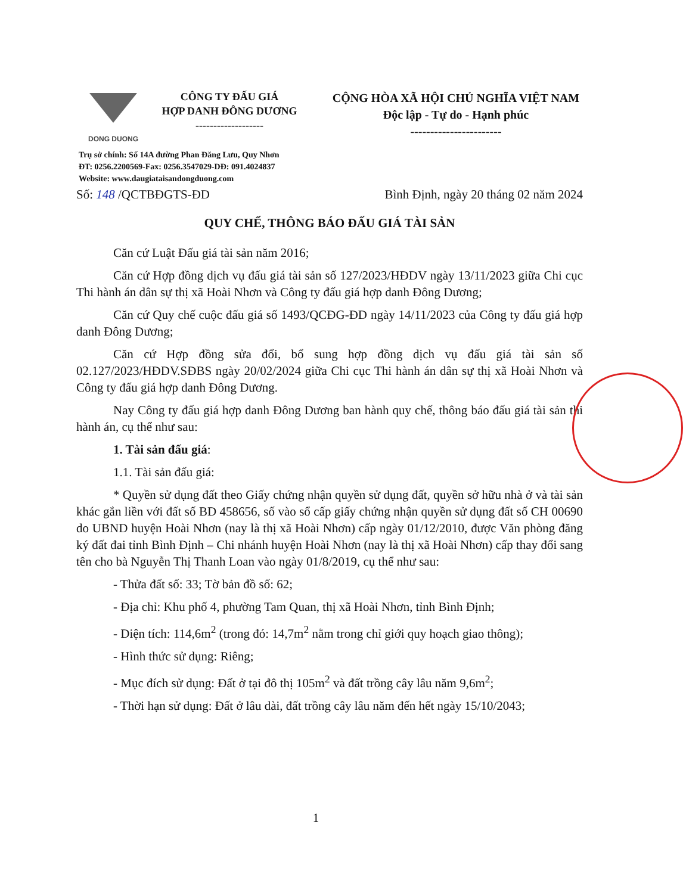DONG DUONG
CÔNG TY ĐẤU GIÁ
HỢP DANH ĐÔNG DƯƠNG
-------------------
CỘNG HÒA XÃ HỘI CHỦ NGHĨA VIỆT NAM
Độc lập - Tự do - Hạnh phúc
-----------------------
Trụ sở chính: Số 14A đường Phan Đăng Lưu, Quy Nhơn
ĐT: 0256.2200569-Fax: 0256.3547029-DĐ: 091.4024837
Website: www.daugiataisandongduong.com
Số: 148 /QCTBĐGTS-ĐD Bình Định, ngày 20 tháng 02 năm 2024
QUY CHẾ, THÔNG BÁO ĐẤU GIÁ TÀI SẢN
Căn cứ Luật Đấu giá tài sản năm 2016;
Căn cứ Hợp đồng dịch vụ đấu giá tài sản số 127/2023/HĐDV ngày 13/11/2023 giữa Chi cục Thi hành án dân sự thị xã Hoài Nhơn và Công ty đấu giá hợp danh Đông Dương;
Căn cứ Quy chế cuộc đấu giá số 1493/QCĐG-ĐD ngày 14/11/2023 của Công ty đấu giá hợp danh Đông Dương;
Căn cứ Hợp đồng sửa đổi, bổ sung hợp đồng dịch vụ đấu giá tài sản số 02.127/2023/HĐDV.SĐBS ngày 20/02/2024 giữa Chi cục Thi hành án dân sự thị xã Hoài Nhơn và Công ty đấu giá hợp danh Đông Dương.
Nay Công ty đấu giá hợp danh Đông Dương ban hành quy chế, thông báo đấu giá tài sản thi hành án, cụ thể như sau:
1. Tài sản đấu giá:
1.1. Tài sản đấu giá:
* Quyền sử dụng đất theo Giấy chứng nhận quyền sử dụng đất, quyền sở hữu nhà ở và tài sản khác gắn liền với đất số BD 458656, số vào sổ cấp giấy chứng nhận quyền sử dụng đất số CH 00690 do UBND huyện Hoài Nhơn (nay là thị xã Hoài Nhơn) cấp ngày 01/12/2010, được Văn phòng đăng ký đất đai tỉnh Bình Định – Chi nhánh huyện Hoài Nhơn (nay là thị xã Hoài Nhơn) cấp thay đổi sang tên cho bà Nguyễn Thị Thanh Loan vào ngày 01/8/2019, cụ thể như sau:
- Thửa đất số: 33; Tờ bản đồ số: 62;
- Địa chỉ: Khu phố 4, phường Tam Quan, thị xã Hoài Nhơn, tỉnh Bình Định;
- Diện tích: 114,6m<sup>2</sup> (trong đó: 14,7m<sup>2</sup> nằm trong chỉ giới quy hoạch giao thông);
- Hình thức sử dụng: Riêng;
- Mục đích sử dụng: Đất ở tại đô thị 105m<sup>2</sup> và đất trồng cây lâu năm 9,6m<sup>2</sup>;
- Thời hạn sử dụng: Đất ở lâu dài, đất trồng cây lâu năm đến hết ngày 15/10/2043;
1